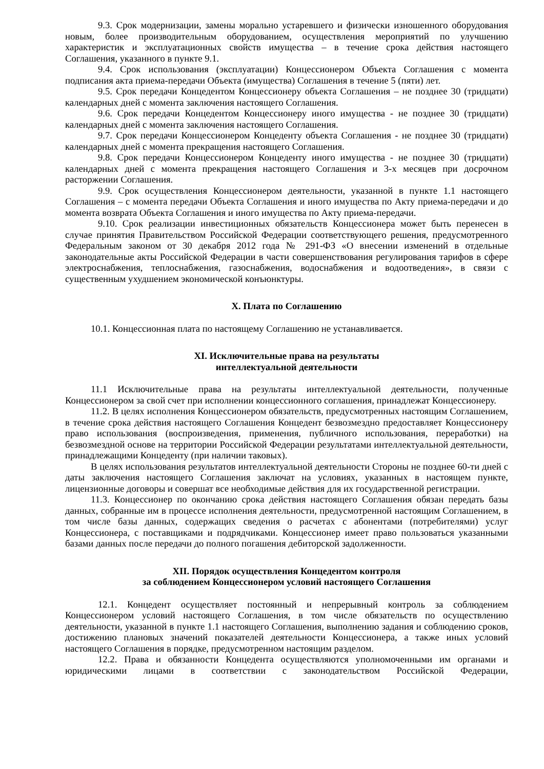9.3. Срок модернизации, замены морально устаревшего и физически изношенного оборудования новым, более производительным оборудованием, осуществления мероприятий по улучшению характеристик и эксплуатационных свойств имущества – в течение срока действия настоящего Соглашения, указанного в пункте 9.1.
9.4. Срок использования (эксплуатации) Концессионером Объекта Соглашения с момента подписания акта приема-передачи Объекта (имущества) Соглашения в течение 5 (пяти) лет.
9.5. Срок передачи Концедентом Концессионеру объекта Соглашения – не позднее 30 (тридцати) календарных дней с момента заключения настоящего Соглашения.
9.6. Срок передачи Концедентом Концессионеру иного имущества - не позднее 30 (тридцати) календарных дней с момента заключения настоящего Соглашения.
9.7. Срок передачи Концессионером Концеденту объекта Соглашения - не позднее 30 (тридцати) календарных дней с момента прекращения настоящего Соглашения.
9.8. Срок передачи Концессионером Концеденту иного имущества - не позднее 30 (тридцати) календарных дней с момента прекращения настоящего Соглашения и 3-х месяцев при досрочном расторжении Соглашения.
9.9. Срок осуществления Концессионером деятельности, указанной в пункте 1.1 настоящего Соглашения – с момента передачи Объекта Соглашения и иного имущества по Акту приема-передачи и до момента возврата Объекта Соглашения и иного имущества по Акту приема-передачи.
9.10. Срок реализации инвестиционных обязательств Концессионера может быть перенесен в случае принятия Правительством Российской Федерации соответствующего решения, предусмотренного Федеральным законом от 30 декабря 2012 года № 291-ФЗ «О внесении изменений в отдельные законодательные акты Российской Федерации в части совершенствования регулирования тарифов в сфере электроснабжения, теплоснабжения, газоснабжения, водоснабжения и водоотведения», в связи с существенным ухудшением экономической конъюнктуры.
X. Плата по Соглашению
10.1. Концессионная плата по настоящему Соглашению не устанавливается.
XI. Исключительные права на результаты
интеллектуальной деятельности
11.1 Исключительные права на результаты интеллектуальной деятельности, полученные Концессионером за свой счет при исполнении концессионного соглашения, принадлежат Концессионеру.
11.2. В целях исполнения Концессионером обязательств, предусмотренных настоящим Соглашением, в течение срока действия настоящего Соглашения Концедент безвозмездно предоставляет Концессионеру право использования (воспроизведения, применения, публичного использования, переработки) на безвозмездной основе на территории Российской Федерации результатами интеллектуальной деятельности, принадлежащими Концеденту (при наличии таковых).
В целях использования результатов интеллектуальной деятельности Стороны не позднее 60-ти дней с даты заключения настоящего Соглашения заключат на условиях, указанных в настоящем пункте, лицензионные договоры и совершат все необходимые действия для их государственной регистрации.
11.3. Концессионер по окончанию срока действия настоящего Соглашения обязан передать базы данных, собранные им в процессе исполнения деятельности, предусмотренной настоящим Соглашением, в том числе базы данных, содержащих сведения о расчетах с абонентами (потребителями) услуг Концессионера, с поставщиками и подрядчиками. Концессионер имеет право пользоваться указанными базами данных после передачи до полного погашения дебиторской задолженности.
XII. Порядок осуществления Концедентом контроля
за соблюдением Концессионером условий настоящего Соглашения
12.1. Концедент осуществляет постоянный и непрерывный контроль за соблюдением Концессионером условий настоящего Соглашения, в том числе обязательств по осуществлению деятельности, указанной в пункте 1.1 настоящего Соглашения, выполнению задания и соблюдению сроков, достижению плановых значений показателей деятельности Концессионера, а также иных условий настоящего Соглашения в порядке, предусмотренном настоящим разделом.
12.2. Права и обязанности Концедента осуществляются уполномоченными им органами и юридическими лицами в соответствии с законодательством Российской Федерации,